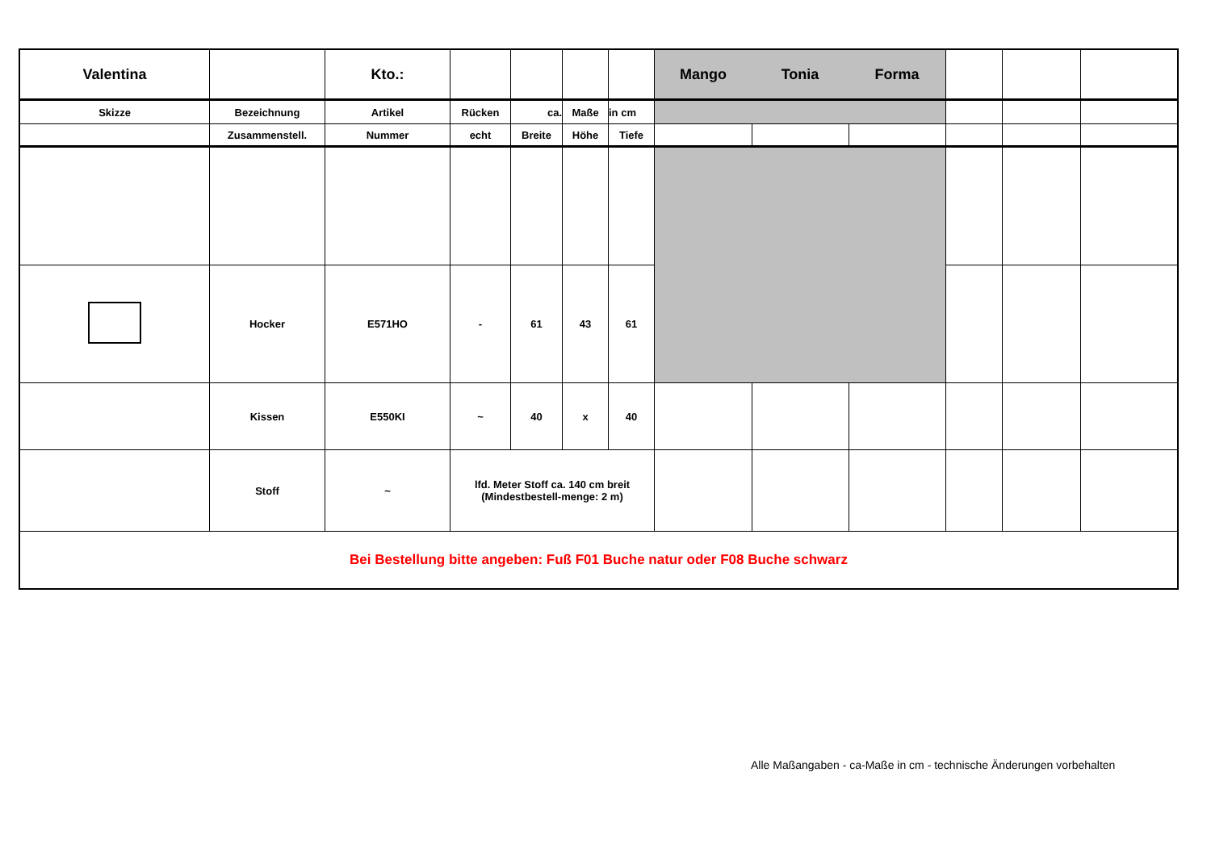| Valentina | | Kto.: | | | | | Mango | Tonia | Forma | | | |
| Skizze | Bezeichnung | Artikel | Rücken | ca. | Maße | in cm | | | | | | |
| | Zusammenstell. | Nummer | echt | Breite | Höhe | Tiefe | | | | | | |
| | Hocker | E571HO | - | 61 | 43 | 61 | | | | | | |
| | Kissen | E550KI | ~ | 40 | x | 40 | | | | | | |
| | Stoff | ~ | lfd. Meter Stoff ca. 140 cm breit (Mindestbestell-menge: 2 m) | | | | | | | | | |
| Bei Bestellung bitte angeben: Fuß F01 Buche natur oder F08 Buche schwarz | | | | | | | | | | | | |
Alle Maßangaben - ca-Maße in cm - technische Änderungen vorbehalten